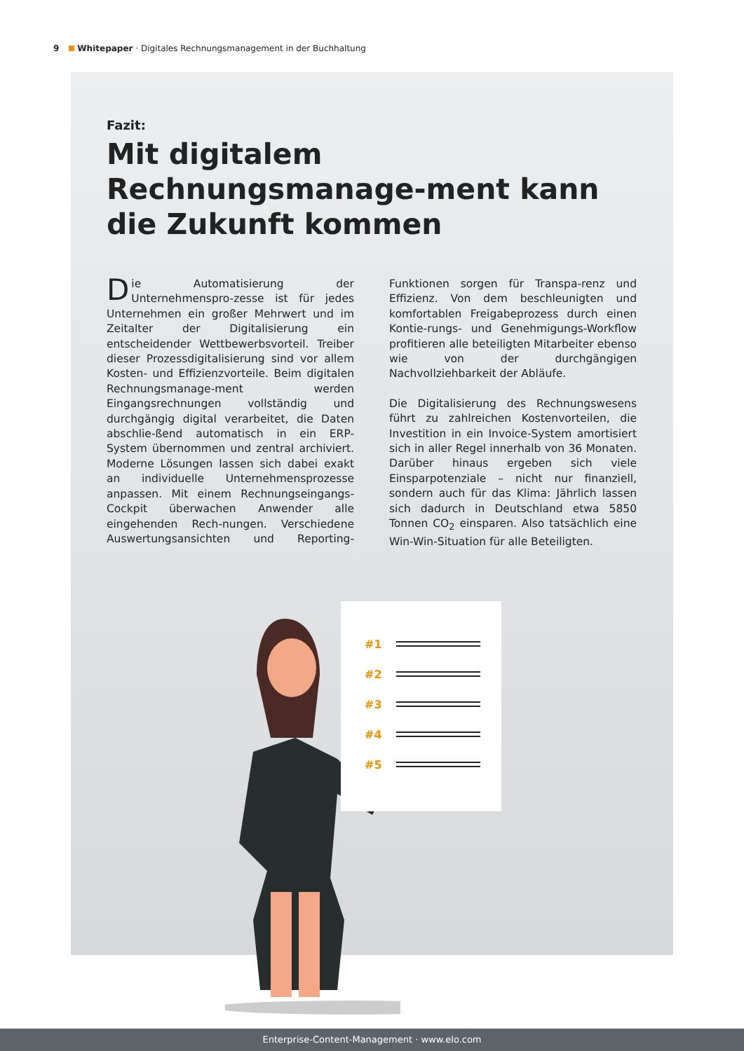9 Whitepaper · Digitales Rechnungsmanagement in der Buchhaltung
Fazit:
Mit digitalem Rechnungsmanage-ment kann die Zukunft kommen
Die Automatisierung der Unternehmenspro-zesse ist für jedes Unternehmen ein großer Mehrwert und im Zeitalter der Digitalisierung ein entscheidender Wettbewerbsvorteil. Treiber dieser Prozessdigitalisierung sind vor allem Kosten- und Effizienzvorteile. Beim digitalen Rechnungsmanage-ment werden Eingangsrechnungen vollständig und durchgängig digital verarbeitet, die Daten abschlie-ßend automatisch in ein ERP-System übernommen und zentral archiviert. Moderne Lösungen lassen sich dabei exakt an individuelle Unternehmensprozesse anpassen. Mit einem Rechnungseingangs-Cockpit überwachen Anwender alle eingehenden Rech-nungen. Verschiedene Auswertungsansichten und Reporting-Funktionen sorgen für Transpa-renz und Effizienz. Von dem beschleunigten und komfortablen Freigabeprozess durch einen Kontie-rungs- und Genehmigungs-Workflow profitieren alle beteiligten Mitarbeiter ebenso wie von der durchgängigen Nachvollziehbarkeit der Abläufe.
Die Digitalisierung des Rechnungswesens führt zu zahlreichen Kostenvorteilen, die Investition in ein Invoice-System amortisiert sich in aller Regel innerhalb von 36 Monaten. Darüber hinaus ergeben sich viele Einsparpotenziale – nicht nur finanziell, sondern auch für das Klima: Jährlich lassen sich dadurch in Deutschland etwa 5850 Tonnen CO<sub>2</sub> einsparen. Also tatsächlich eine Win-Win-Situation für alle Beteiligten.
#1
#2
#3
#4
#5
Enterprise-Content-Management · www.elo.com